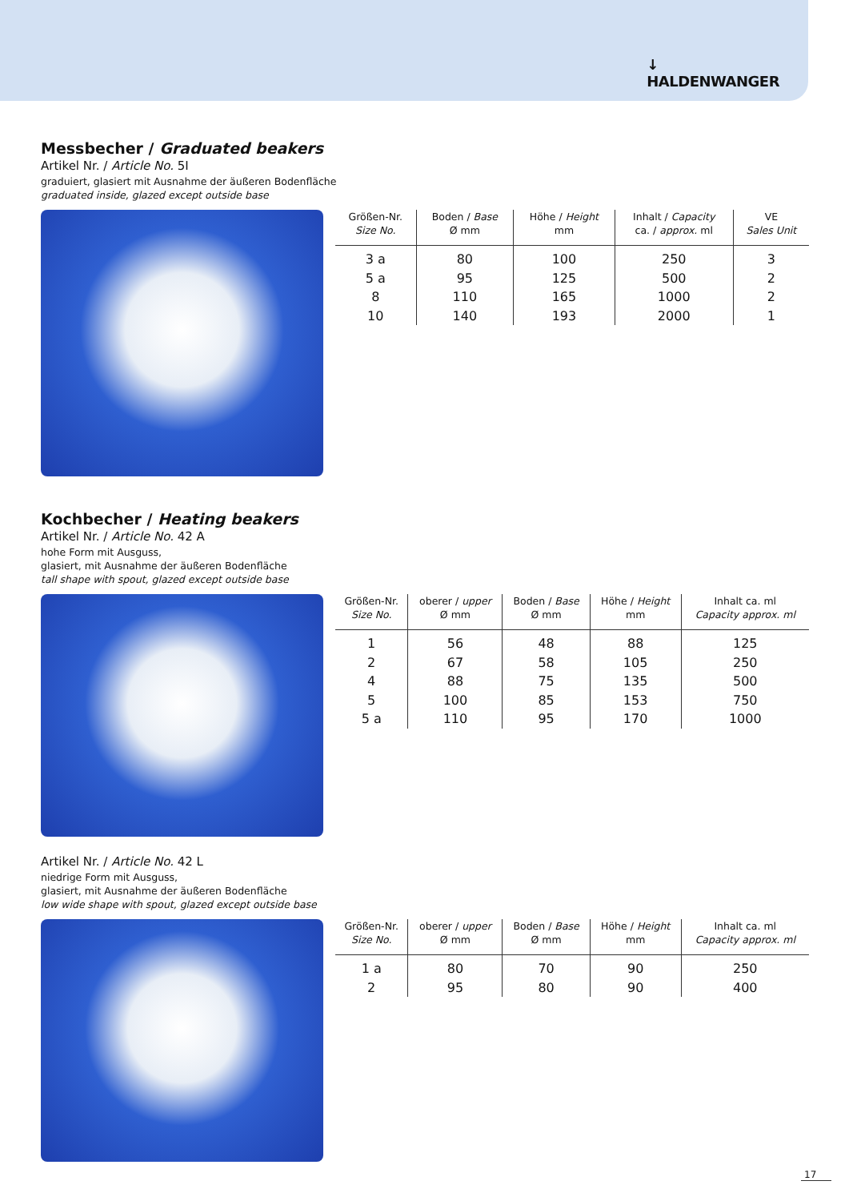↓
HALDENWANGER
Messbecher / Graduated beakers
Artikel Nr. / Article No. 5I
graduiert, glasiert mit Ausnahme der äußeren Bodenfläche
graduated inside, glazed except outside base
| Größen-Nr. Size No. | Boden / Base Ø mm | Höhe / Height mm | Inhalt / Capacity ca. / approx. ml | VE Sales Unit |
| --- | --- | --- | --- | --- |
| 3 a | 80 | 100 | 250 | 3 |
| 5 a | 95 | 125 | 500 | 2 |
| 8 | 110 | 165 | 1000 | 2 |
| 10 | 140 | 193 | 2000 | 1 |
Kochbecher / Heating beakers
Artikel Nr. / Article No. 42 A
hohe Form mit Ausguss,
glasiert, mit Ausnahme der äußeren Bodenfläche
tall shape with spout, glazed except outside base
| Größen-Nr. Size No. | oberer / upper Ø mm | Boden / Base Ø mm | Höhe / Height mm | Inhalt ca. ml Capacity approx. ml |
| --- | --- | --- | --- | --- |
| 1 | 56 | 48 | 88 | 125 |
| 2 | 67 | 58 | 105 | 250 |
| 4 | 88 | 75 | 135 | 500 |
| 5 | 100 | 85 | 153 | 750 |
| 5 a | 110 | 95 | 170 | 1000 |
Artikel Nr. / Article No. 42 L
niedrige Form mit Ausguss,
glasiert, mit Ausnahme der äußeren Bodenfläche
low wide shape with spout, glazed except outside base
| Größen-Nr. Size No. | oberer / upper Ø mm | Boden / Base Ø mm | Höhe / Height mm | Inhalt ca. ml Capacity approx. ml |
| --- | --- | --- | --- | --- |
| 1 a | 80 | 70 | 90 | 250 |
| 2 | 95 | 80 | 90 | 400 |
17